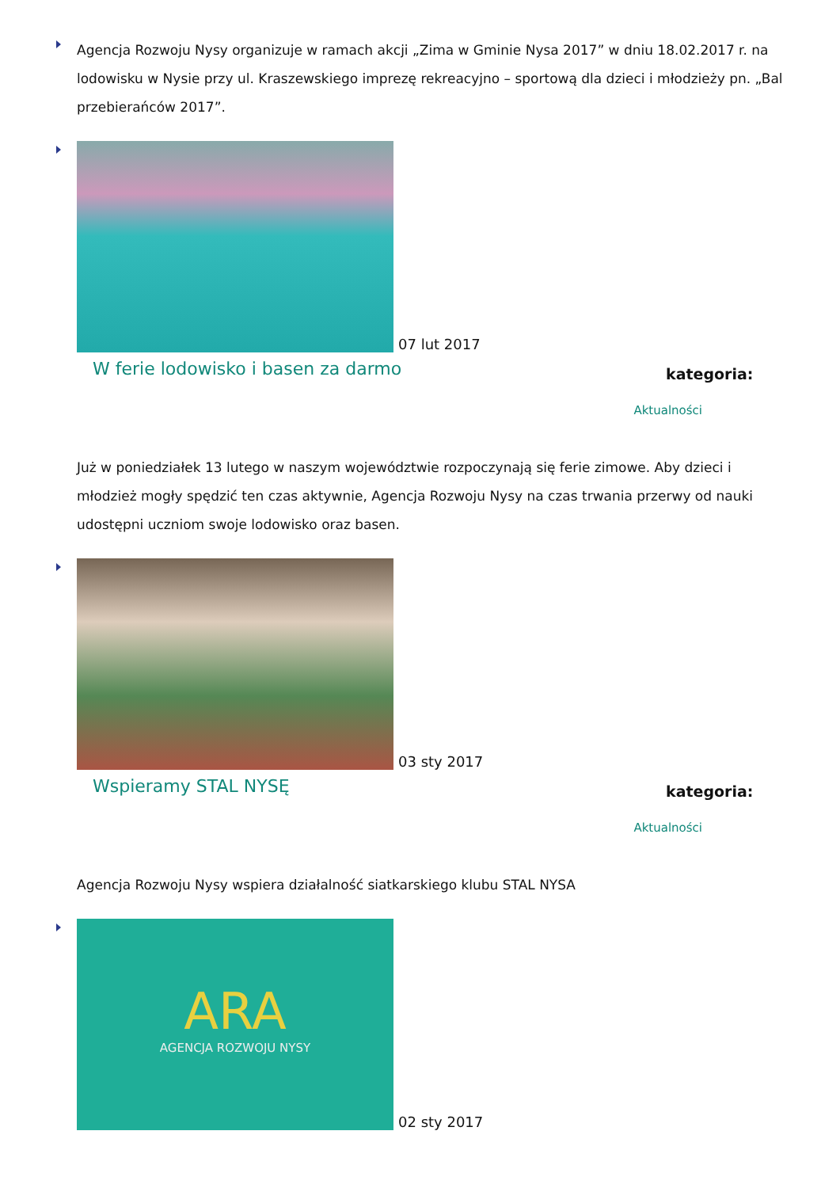Agencja Rozwoju Nysy organizuje w ramach akcji „Zima w Gminie Nysa 2017” w dniu 18.02.2017 r. na lodowisku w Nysie przy ul. Kraszewskiego imprezę rekreacyjno – sportową dla dzieci i młodzieży pn. „Bal przebierańców 2017”.
07 lut 2017
W ferie lodowisko i basen za darmo
kategoria:
Aktualności
Już w poniedziałek 13 lutego w naszym województwie rozpoczynają się ferie zimowe. Aby dzieci i młodzież mogły spędzić ten czas aktywnie, Agencja Rozwoju Nysy na czas trwania przerwy od nauki udostępni uczniom swoje lodowisko oraz basen.
03 sty 2017
Wspieramy STAL NYSĘ
kategoria:
Aktualności
Agencja Rozwoju Nysy wspiera działalność siatkarskiego klubu STAL NYSA
ARA AGENCJA ROZWOJU NYSY 02 sty 2017